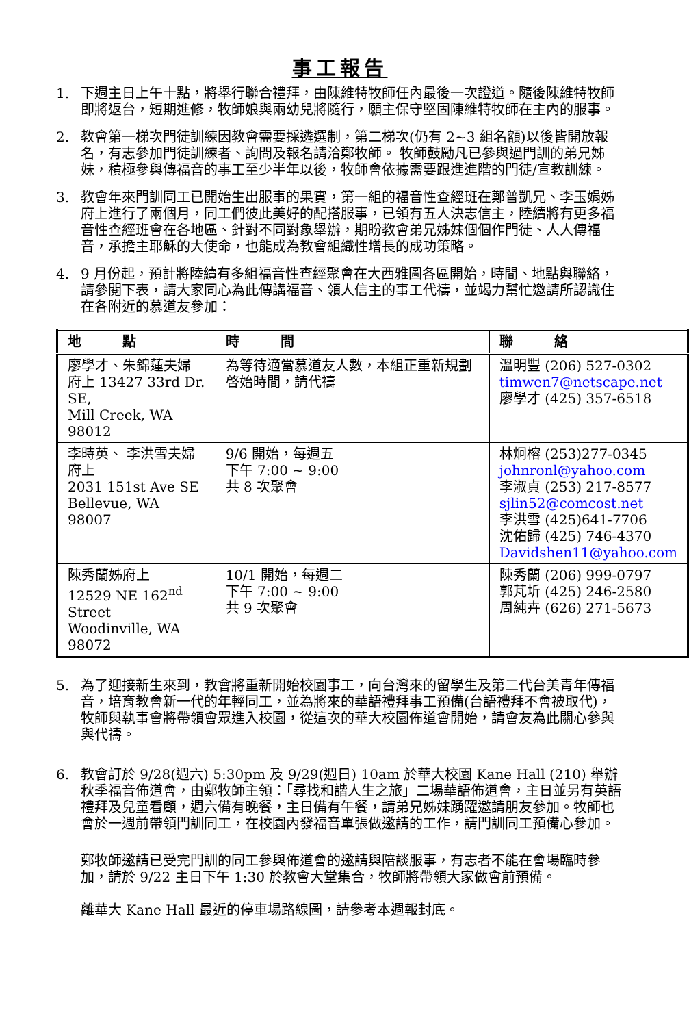事工報告
1. 下週主日上午十點，將舉行聯合禮拜，由陳維特牧師任內最後一次證道。隨後陳維特牧師即將返台，短期進修，牧師娘與兩幼兒將隨行，願主保守堅固陳維特牧師在主內的服事。
2. 教會第一梯次門徒訓練因教會需要採遴選制，第二梯次(仍有 2~3 組名額)以後皆開放報名，有志參加門徒訓練者、詢問及報名請洽鄭牧師。 牧師鼓勵凡已參與過門訓的弟兄姊妹，積極參與傳福音的事工至少半年以後，牧師會依據需要跟進進階的門徒/宣教訓練。
3. 教會年來門訓同工已開始生出服事的果實，第一組的福音性查經班在鄭普凱兄、李玉娟姊府上進行了兩個月，同工們彼此美好的配搭服事，已領有五人決志信主，陸續將有更多福音性查經班會在各地區、針對不同對象舉辦，期盼教會弟兄姊妹個個作門徒、人人傳福音，承擔主耶穌的大使命，也能成為教會組織性增長的成功策略。
4. 9 月份起，預計將陸續有多組福音性查經聚會在大西雅圖各區開始，時間、地點與聯絡，請參閱下表，請大家同心為此傳講福音、領人信主的事工代禱，並竭力幫忙邀請所認識住在各附近的慕道友參加：
| 地 點 | 時 間 | 聯 絡 |
| --- | --- | --- |
| 廖學才、朱錦蓮夫婦 府上 13427 33rd Dr. SE, Mill Creek, WA 98012 | 為等待適當慕道友人數，本組正重新規劃啓始時間，請代禱 | 溫明豐 (206) 527-0302 timwen7@netscape.net 廖學才 (425) 357-6518 |
| 李時英、 李洪雪夫婦 府上 2031 151st Ave SE Bellevue, WA 98007 | 9/6 開始，每週五 下午 7:00 ~ 9:00 共 8 次聚會 | 林炯榕 (253)277-0345 johnronl@yahoo.com 李淑貞 (253) 217-8577 sjlin52@comcost.net 李洪雪 (425)641-7706 沈佑歸 (425) 746-4370 Davidshen11@yahoo.com |
| 陳秀蘭姊府上 12529 NE 162<sup>nd</sup> Street Woodinville, WA 98072 | 10/1 開始，每週二 下午 7:00 ~ 9:00 共 9 次聚會 | 陳秀蘭 (206) 999-0797 郭芃圻 (425) 246-2580 周純卉 (626) 271-5673 |
5. 為了迎接新生來到，教會將重新開始校園事工，向台灣來的留學生及第二代台美青年傳福音，培育教會新一代的年輕同工，並為將來的華語禮拜事工預備(台語禮拜不會被取代)，牧師與執事會將帶領會眾進入校園，從這次的華大校園佈道會開始，請會友為此關心參與與代禱。
6. 教會訂於 9/28(週六) 5:30pm 及 9/29(週日) 10am 於華大校園 Kane Hall (210) 舉辦秋季福音佈道會，由鄭牧師主領：「尋找和諧人生之旅」二場華語佈道會，主日並另有英語禮拜及兒童看顧，週六備有晚餐，主日備有午餐，請弟兄姊妹踴躍邀請朋友參加。牧師也會於一週前帶領門訓同工，在校園內發福音單張做邀請的工作，請門訓同工預備心參加。
鄭牧師邀請已受完門訓的同工參與佈道會的邀請與陪談服事，有志者不能在會場臨時參加，請於 9/22 主日下午 1:30 於教會大堂集合，牧師將帶領大家做會前預備。
離華大 Kane Hall 最近的停車場路線圖，請參考本週報封底。